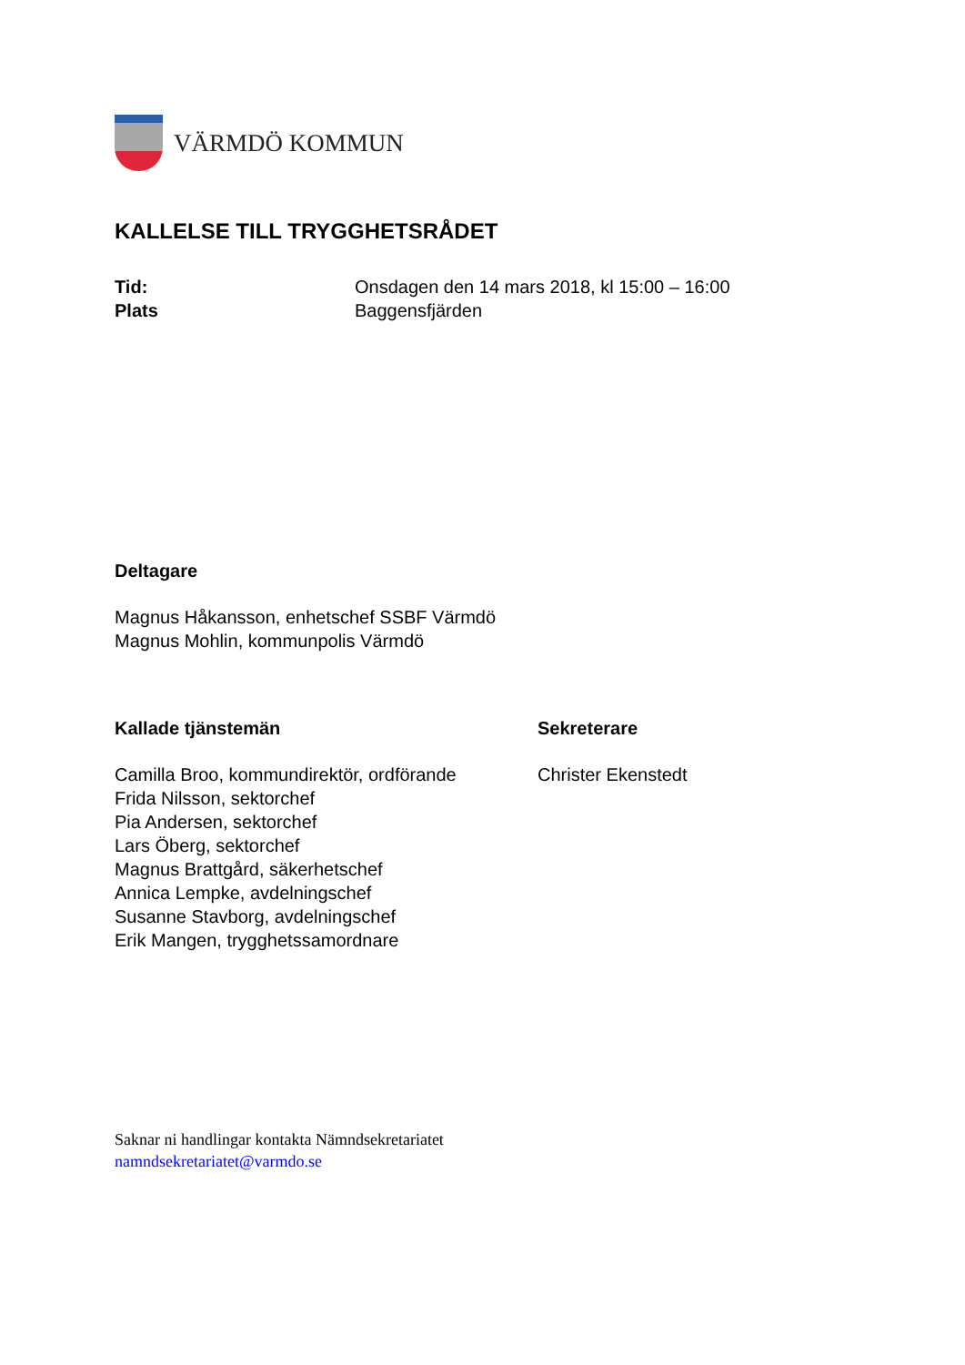VÄRMDÖ KOMMUN
KALLELSE TILL TRYGGHETSRÅDET
Tid: Onsdagen den 14 mars 2018, kl 15:00 – 16:00
Plats Baggensfjärden
Deltagare
Magnus Håkansson, enhetschef SSBF Värmdö
Magnus Mohlin, kommunpolis Värmdö
Kallade tjänstemän
Camilla Broo, kommundirektör, ordförande
Frida Nilsson, sektorchef
Pia Andersen, sektorchef
Lars Öberg, sektorchef
Magnus Brattgård, säkerhetschef
Annica Lempke, avdelningschef
Susanne Stavborg, avdelningschef
Erik Mangen, trygghetssamordnare
Sekreterare
Christer Ekenstedt
Saknar ni handlingar kontakta Nämndsekretariatet
namndsekretariatet@varmdo.se